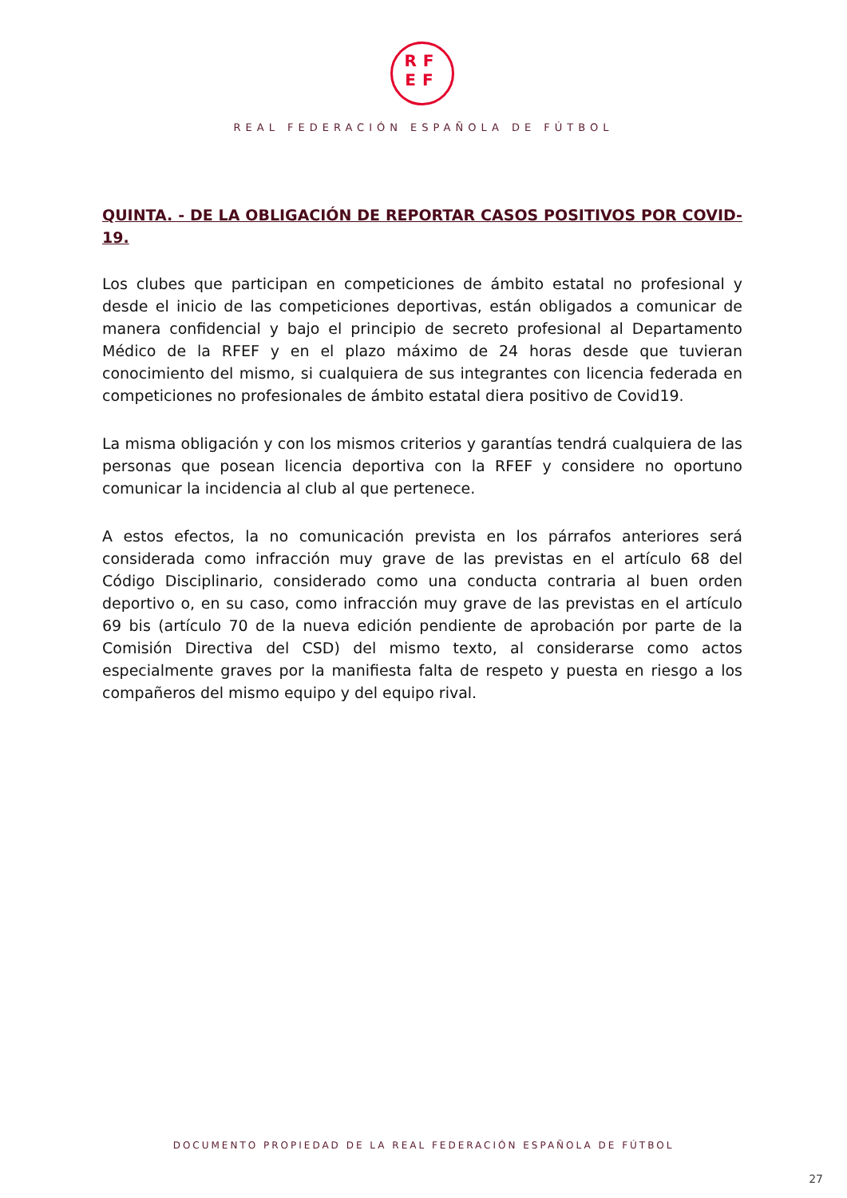RF
EF
REAL FEDERACIÓN ESPAÑOLA DE FÚTBOL
QUINTA. - DE LA OBLIGACIÓN DE REPORTAR CASOS POSITIVOS POR COVID-19.
Los clubes que participan en competiciones de ámbito estatal no profesional y desde el inicio de las competiciones deportivas, están obligados a comunicar de manera confidencial y bajo el principio de secreto profesional al Departamento Médico de la RFEF y en el plazo máximo de 24 horas desde que tuvieran conocimiento del mismo, si cualquiera de sus integrantes con licencia federada en competiciones no profesionales de ámbito estatal diera positivo de Covid19.
La misma obligación y con los mismos criterios y garantías tendrá cualquiera de las personas que posean licencia deportiva con la RFEF y considere no oportuno comunicar la incidencia al club al que pertenece.
A estos efectos, la no comunicación prevista en los párrafos anteriores será considerada como infracción muy grave de las previstas en el artículo 68 del Código Disciplinario, considerado como una conducta contraria al buen orden deportivo o, en su caso, como infracción muy grave de las previstas en el artículo 69 bis (artículo 70 de la nueva edición pendiente de aprobación por parte de la Comisión Directiva del CSD) del mismo texto, al considerarse como actos especialmente graves por la manifiesta falta de respeto y puesta en riesgo a los compañeros del mismo equipo y del equipo rival.
DOCUMENTO PROPIEDAD DE LA REAL FEDERACIÓN ESPAÑOLA DE FÚTBOL
27